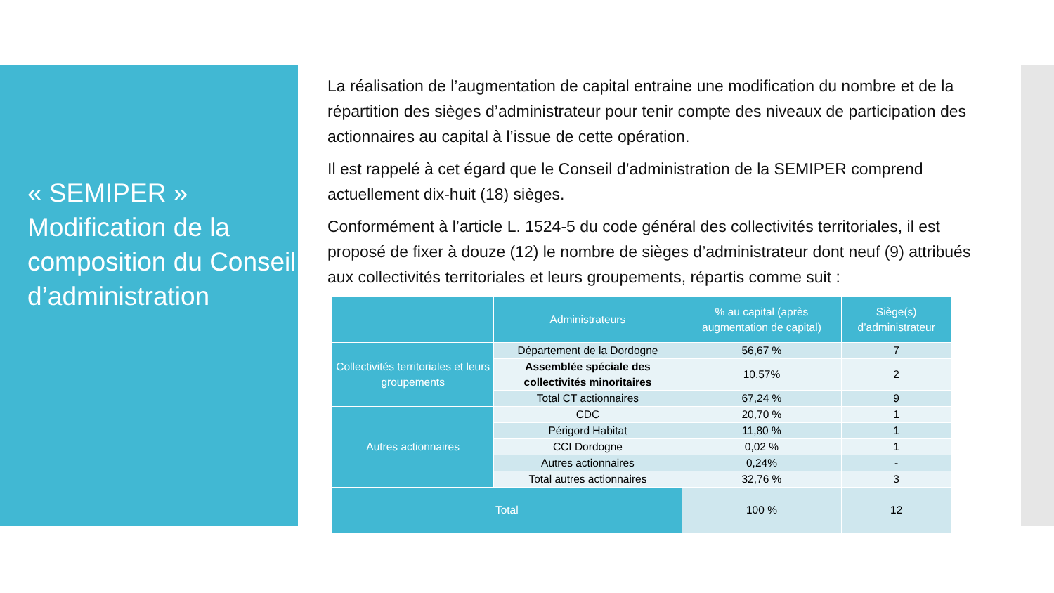« SEMIPER » Modification de la composition du Conseil d’administration
La réalisation de l’augmentation de capital entraine une modification du nombre et de la répartition des sièges d’administrateur pour tenir compte des niveaux de participation des actionnaires au capital à l’issue de cette opération.
Il est rappelé à cet égard que le Conseil d’administration de la SEMIPER comprend actuellement dix-huit (18) sièges.
Conformément à l’article L. 1524-5 du code général des collectivités territoriales, il est proposé de fixer à douze (12) le nombre de sièges d’administrateur dont neuf (9) attribués aux collectivités territoriales et leurs groupements, répartis comme suit :
| | Administrateurs | % au capital (après augmentation de capital) | Siège(s) d’administrateur |
| --- | --- | --- | --- |
| Collectivités territoriales et leurs groupements | Département de la Dordogne | 56,67 % | 7 |
| | Assemblée spéciale des collectivités minoritaires | 10,57% | 2 |
| | Total CT actionnaires | 67,24 % | 9 |
| Autres actionnaires | CDC | 20,70 % | 1 |
| | Périgord Habitat | 11,80 % | 1 |
| | CCI Dordogne | 0,02 % | 1 |
| | Autres actionnaires | 0,24% | - |
| | Total autres actionnaires | 32,76 % | 3 |
| Total | | 100 % | 12 |